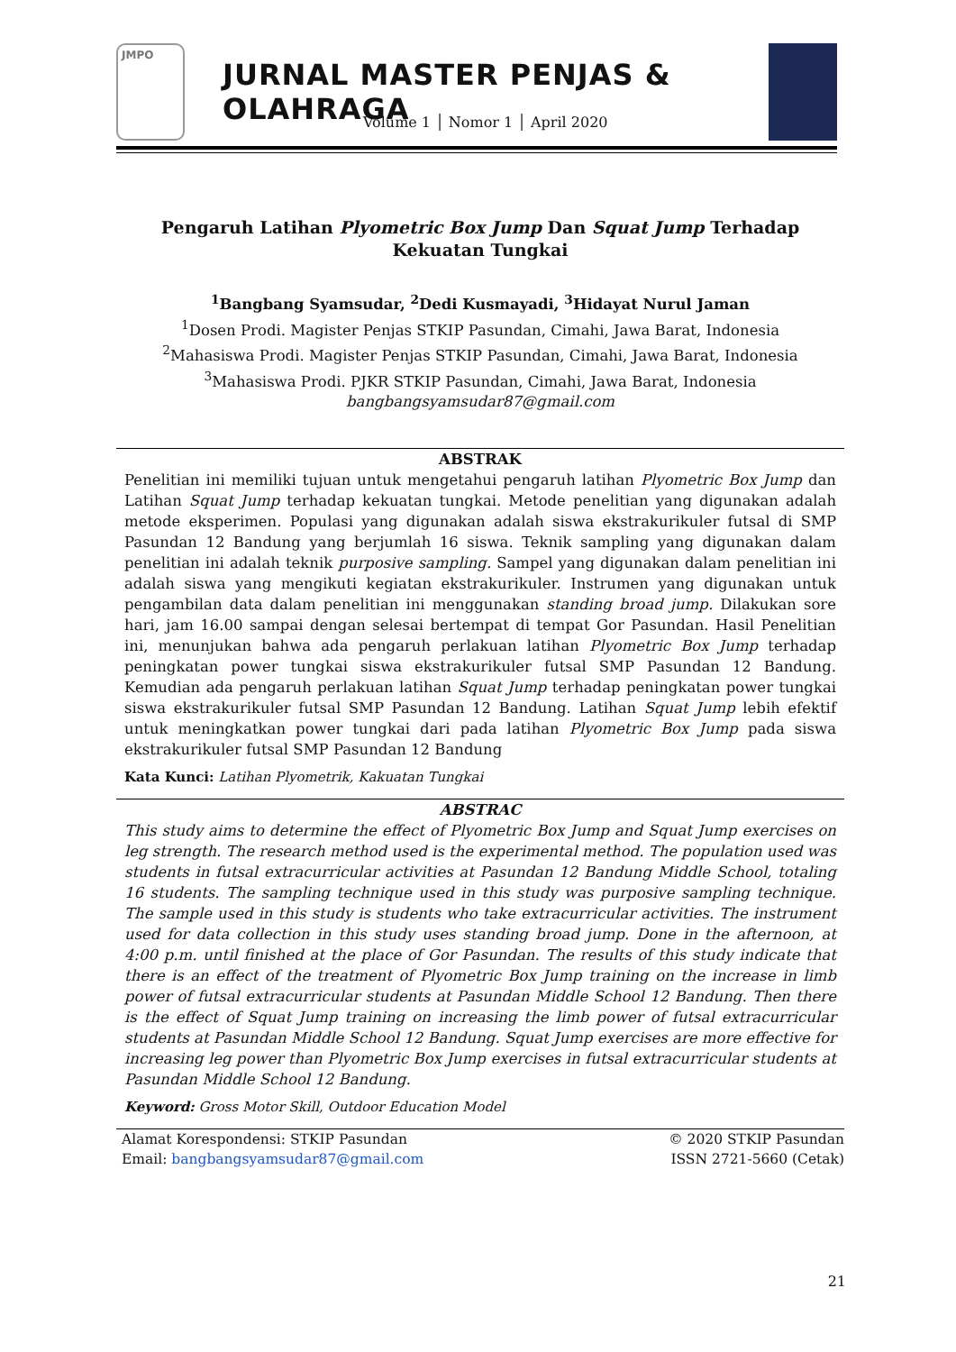JMPO
JURNAL MASTER PENJAS & OLAHRAGA
Volume 1 │ Nomor 1 │ April 2020
Pengaruh Latihan Plyometric Box Jump Dan Squat Jump Terhadap Kekuatan Tungkai
<sup>1</sup> Bangbang Syamsudar, <sup>2</sup>Dedi Kusmayadi, <sup>3</sup>Hidayat Nurul Jaman
<sup>1</sup> Dosen Prodi. Magister Penjas STKIP Pasundan, Cimahi, Jawa Barat, Indonesia
<sup>2</sup> Mahasiswa Prodi. Magister Penjas STKIP Pasundan, Cimahi, Jawa Barat, Indonesia
<sup>3</sup> Mahasiswa Prodi. PJKR STKIP Pasundan, Cimahi, Jawa Barat, Indonesia
bangbangsyamsudar87@gmail.com
ABSTRAK
Penelitian ini memiliki tujuan untuk mengetahui pengaruh latihan Plyometric Box Jump dan Latihan Squat Jump terhadap kekuatan tungkai. Metode penelitian yang digunakan adalah metode eksperimen. Populasi yang digunakan adalah siswa ekstrakurikuler futsal di SMP Pasundan 12 Bandung yang berjumlah 16 siswa. Teknik sampling yang digunakan dalam penelitian ini adalah teknik purposive sampling. Sampel yang digunakan dalam penelitian ini adalah siswa yang mengikuti kegiatan ekstrakurikuler. Instrumen yang digunakan untuk pengambilan data dalam penelitian ini menggunakan standing broad jump. Dilakukan sore hari, jam 16.00 sampai dengan selesai bertempat di tempat Gor Pasundan. Hasil Penelitian ini, menunjukan bahwa ada pengaruh perlakuan latihan Plyometric Box Jump terhadap peningkatan power tungkai siswa ekstrakurikuler futsal SMP Pasundan 12 Bandung. Kemudian ada pengaruh perlakuan latihan Squat Jump terhadap peningkatan power tungkai siswa ekstrakurikuler futsal SMP Pasundan 12 Bandung. Latihan Squat Jump lebih efektif untuk meningkatkan power tungkai dari pada latihan Plyometric Box Jump pada siswa ekstrakurikuler futsal SMP Pasundan 12 Bandung
Kata Kunci: Latihan Plyometrik, Kakuatan Tungkai
ABSTRAC
This study aims to determine the effect of Plyometric Box Jump and Squat Jump exercises on leg strength. The research method used is the experimental method. The population used was students in futsal extracurricular activities at Pasundan 12 Bandung Middle School, totaling 16 students. The sampling technique used in this study was purposive sampling technique. The sample used in this study is students who take extracurricular activities. The instrument used for data collection in this study uses standing broad jump. Done in the afternoon, at 4:00 p.m. until finished at the place of Gor Pasundan. The results of this study indicate that there is an effect of the treatment of Plyometric Box Jump training on the increase in limb power of futsal extracurricular students at Pasundan Middle School 12 Bandung. Then there is the effect of Squat Jump training on increasing the limb power of futsal extracurricular students at Pasundan Middle School 12 Bandung. Squat Jump exercises are more effective for increasing leg power than Plyometric Box Jump exercises in futsal extracurricular students at Pasundan Middle School 12 Bandung.
Keyword: Gross Motor Skill, Outdoor Education Model
Alamat Korespondensi: STKIP Pasundan
Email: bangbangsyamsudar87@gmail.com
© 2020 STKIP Pasundan
ISSN 2721-5660 (Cetak)
21